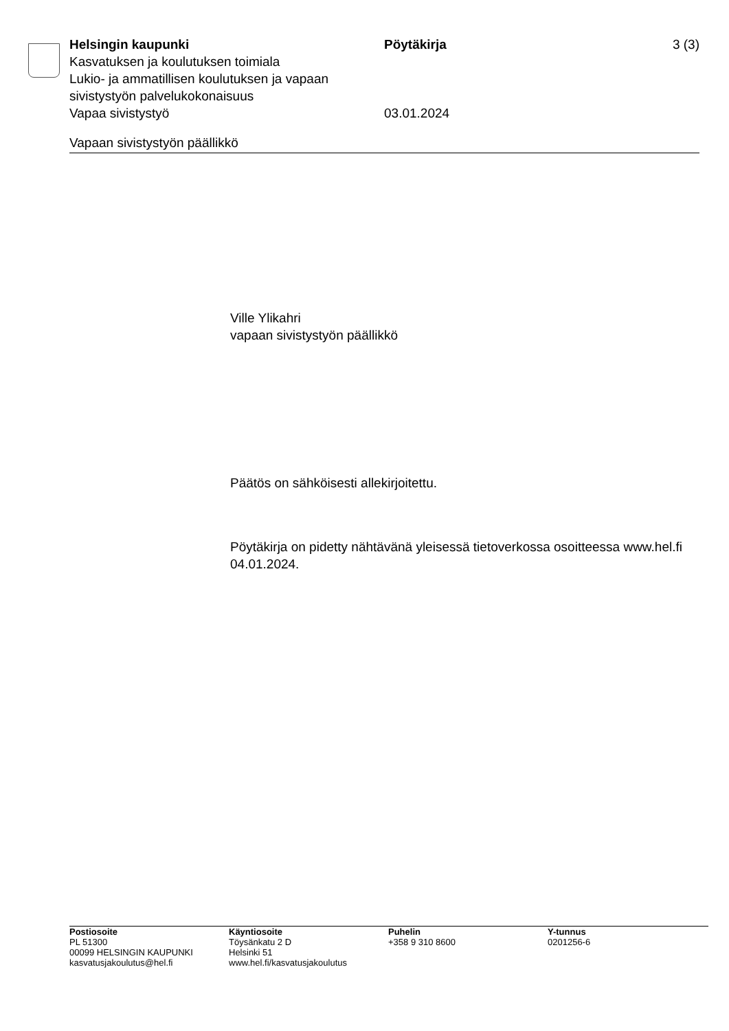Helsingin kaupunki Pöytäkirja 3 (3)
Kasvatuksen ja koulutuksen toimiala
Lukio- ja ammatillisen koulutuksen ja vapaan sivistystyön palvelukokonaisuus
Vapaa sivistystyö
03.01.2024
Vapaan sivistystyön päällikkö
Ville Ylikahri
vapaan sivistystyön päällikkö
Päätös on sähköisesti allekirjoitettu.
Pöytäkirja on pidetty nähtävänä yleisessä tietoverkossa osoitteessa www.hel.fi 04.01.2024.
Postiosoite
PL 51300
00099 HELSINGIN KAUPUNKI
kasvatusjakoulutus@hel.fi
Käyntiosoite
Töysänkatu 2 D
Helsinki 51
www.hel.fi/kasvatusjakoulutus
Puhelin
+358 9 310 8600
Y-tunnus
0201256-6